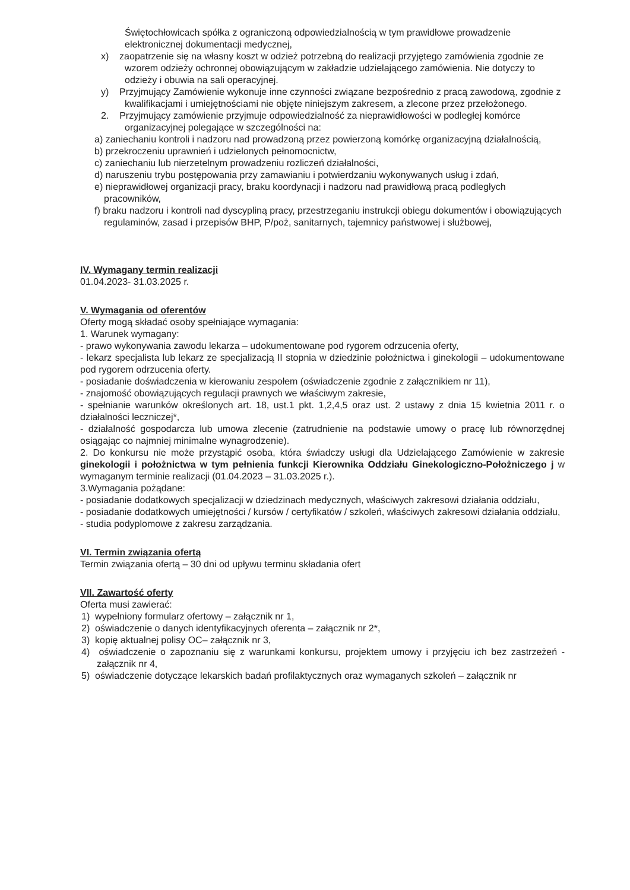Świętochłowicach spółka z ograniczoną odpowiedzialnością w tym prawidłowe prowadzenie elektronicznej dokumentacji medycznej,
x) zaopatrzenie się na własny koszt w odzież potrzebną do realizacji przyjętego zamówienia zgodnie ze wzorem odzieży ochronnej obowiązującym w zakładzie udzielającego zamówienia. Nie dotyczy to odzieży i obuwia na sali operacyjnej.
y) Przyjmujący Zamówienie wykonuje inne czynności związane bezpośrednio z pracą zawodową, zgodnie z kwalifikacjami i umiejętnościami nie objęte niniejszym zakresem, a zlecone przez przełożonego.
2. Przyjmujący zamówienie przyjmuje odpowiedzialność za nieprawidłowości w podległej komórce organizacyjnej polegające w szczególności na:
a) zaniechaniu kontroli i nadzoru nad prowadzoną przez powierzoną komórkę organizacyjną działalnością,
b) przekroczeniu uprawnień i udzielonych pełnomocnictw,
c) zaniechaniu lub nierzetelnym prowadzeniu rozliczeń działalności,
d) naruszeniu trybu postępowania przy zamawianiu i potwierdzaniu wykonywanych usług i zdań,
e) nieprawidłowej organizacji pracy, braku koordynacji i nadzoru nad prawidłową pracą podległych pracowników,
f) braku nadzoru i kontroli nad dyscypliną pracy, przestrzeganiu instrukcji obiegu dokumentów i obowiązujących regulaminów, zasad i przepisów BHP, P/poż, sanitarnych, tajemnicy państwowej i służbowej,
IV. Wymagany termin realizacji
01.04.2023- 31.03.2025 r.
V. Wymagania od oferentów
Oferty mogą składać osoby spełniające wymagania:
1. Warunek wymagany:
- prawo wykonywania zawodu lekarza – udokumentowane pod rygorem odrzucenia oferty,
- lekarz specjalista lub lekarz ze specjalizacją II stopnia w dziedzinie położnictwa i ginekologii – udokumentowane pod rygorem odrzucenia oferty.
- posiadanie doświadczenia w kierowaniu zespołem (oświadczenie zgodnie z załącznikiem nr 11),
- znajomość obowiązujących regulacji prawnych we właściwym zakresie,
- spełnianie warunków określonych art. 18, ust.1 pkt. 1,2,4,5 oraz ust. 2 ustawy z dnia 15 kwietnia 2011 r. o działalności leczniczej*,
- działalność gospodarcza lub umowa zlecenie (zatrudnienie na podstawie umowy o pracę lub równorzędnej osiągając co najmniej minimalne wynagrodzenie).
2. Do konkursu nie może przystąpić osoba, która świadczy usługi dla Udzielającego Zamówienie w zakresie ginekologii i położnictwa w tym pełnienia funkcji Kierownika Oddziału Ginekologiczno-Położniczego j w wymaganym terminie realizacji (01.04.2023 – 31.03.2025 r.).
3.Wymagania pożądane:
- posiadanie dodatkowych specjalizacji w dziedzinach medycznych, właściwych zakresowi działania oddziału,
- posiadanie dodatkowych umiejętności / kursów / certyfikatów / szkoleń, właściwych zakresowi działania oddziału,
- studia podyplomowe z zakresu zarządzania.
VI. Termin związania ofertą
Termin związania ofertą – 30 dni od upływu terminu składania ofert
VII. Zawartość oferty
Oferta musi zawierać:
1) wypełniony formularz ofertowy – załącznik nr 1,
2) oświadczenie o danych identyfikacyjnych oferenta – załącznik nr 2*,
3) kopię aktualnej polisy OC– załącznik nr 3,
4) oświadczenie o zapoznaniu się z warunkami konkursu, projektem umowy i przyjęciu ich bez zastrzeżeń - załącznik nr 4,
5) oświadczenie dotyczące lekarskich badań profilaktycznych oraz wymaganych szkoleń – załącznik nr